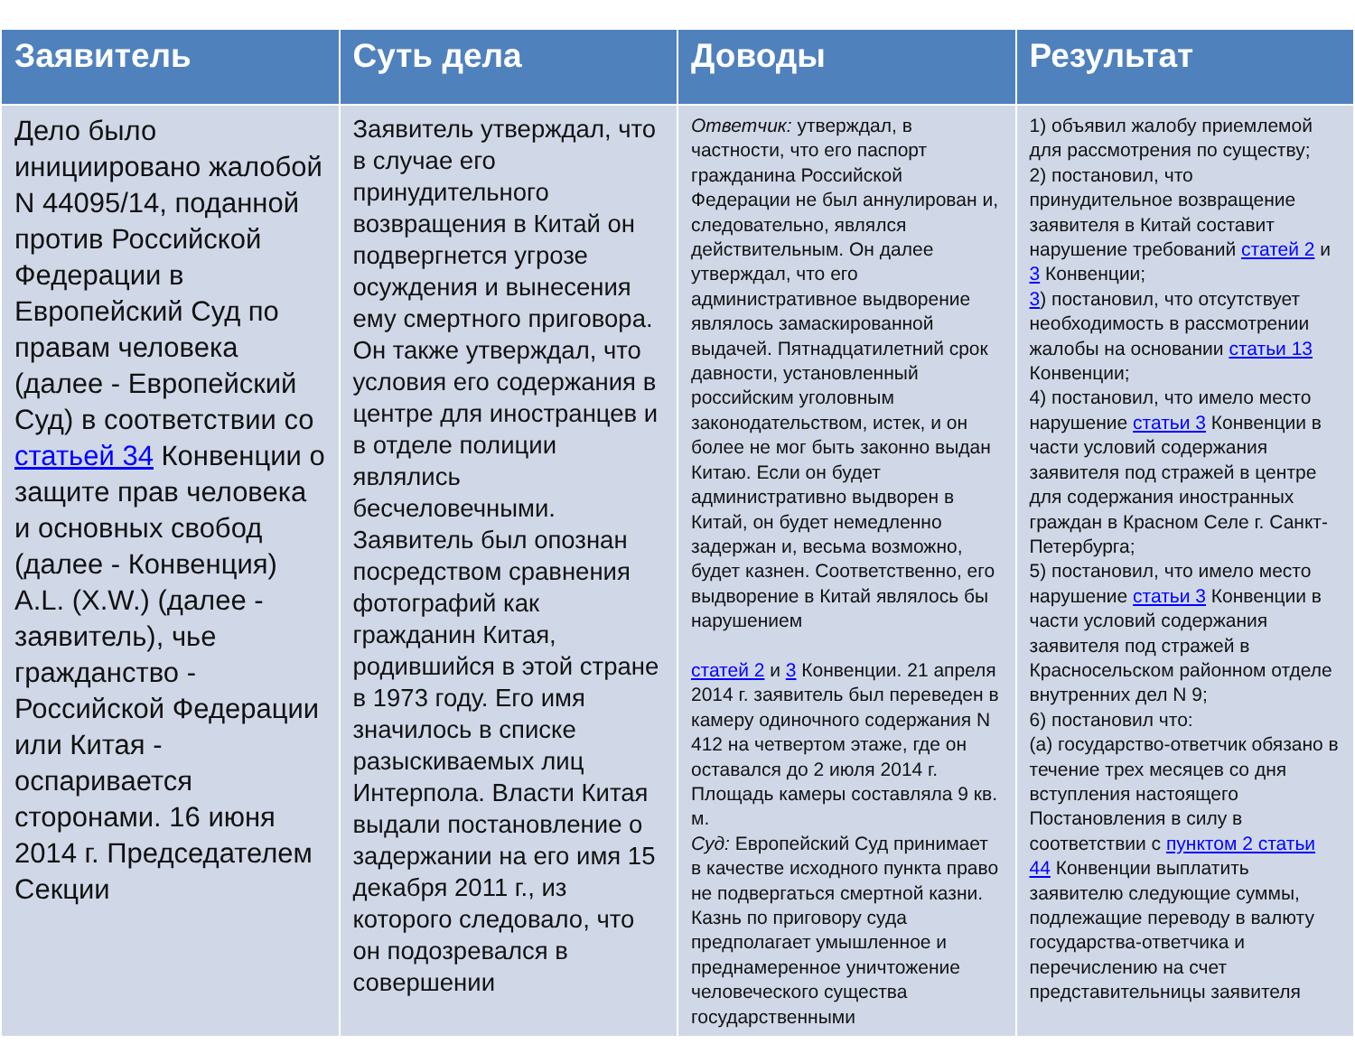| Заявитель | Суть дела | Доводы | Результат |
| --- | --- | --- | --- |
| Дело было инициировано жалобой N 44095/14, поданной против Российской Федерации в Европейский Суд по правам человека (далее - Европейский Суд) в соответствии со статьей 34 Конвенции о защите прав человека и основных свобод (далее - Конвенция) A.L. (X.W.) (далее - заявитель), чье гражданство - Российской Федерации или Китая - оспаривается сторонами. 16 июня 2014 г. Председателем Секции | Заявитель утверждал, что в случае его принудительного возвращения в Китай он подвергнется угрозе осуждения и вынесения ему смертного приговора. Он также утверждал, что условия его содержания в центре для иностранцев и в отделе полиции являлись бесчеловечными. Заявитель был опознан посредством сравнения фотографий как гражданин Китая, родившийся в этой стране в 1973 году. Его имя значилось в списке разыскиваемых лиц Интерпола. Власти Китая выдали постановление о задержании на его имя 15 декабря 2011 г., из которого следовало, что он подозревался в совершении | Ответчик: утверждал, в частности, что его паспорт гражданина Российской Федерации не был аннулирован и, следовательно, являлся действительным. Он далее утверждал, что его административное выдворение являлось замаскированной выдачей. Пятнадцатилетний срок давности, установленный российским уголовным законодательством, истек, и он более не мог быть законно выдан Китаю. Если он будет административно выдворен в Китай, он будет немедленно задержан и, весьма возможно, будет казнен. Соответственно, его выдворение в Китай являлось бы нарушением статей 2 и 3 Конвенции. 21 апреля 2014 г. заявитель был переведен в камеру одиночного содержания N 412 на четвертом этаже, где он оставался до 2 июля 2014 г. Площадь камеры составляла 9 кв. м. Суд: Европейский Суд принимает в качестве исходного пункта право не подвергаться смертной казни. Казнь по приговору суда предполагает умышленное и преднамеренное уничтожение человеческого существа государственными | 1) объявил жалобу приемлемой для рассмотрения по существу; 2) постановил, что принудительное возвращение заявителя в Китай составит нарушение требований статей 2 и 3 Конвенции; 3 ) постановил, что отсутствует необходимость в рассмотрении жалобы на основании статьи 13 Конвенции; 4) постановил, что имело место нарушение статьи 3 Конвенции в части условий содержания заявителя под стражей в центре для содержания иностранных граждан в Красном Селе г. Санкт-Петербурга; 5) постановил, что имело место нарушение статьи 3 Конвенции в части условий содержания заявителя под стражей в Красносельском районном отделе внутренних дел N 9; 6) постановил что: (a) государство-ответчик обязано в течение трех месяцев со дня вступления настоящего Постановления в силу в соответствии с пунктом 2 статьи 44 Конвенции выплатить заявителю следующие суммы, подлежащие переводу в валюту государства-ответчика и перечислению на счет представительницы заявителя |